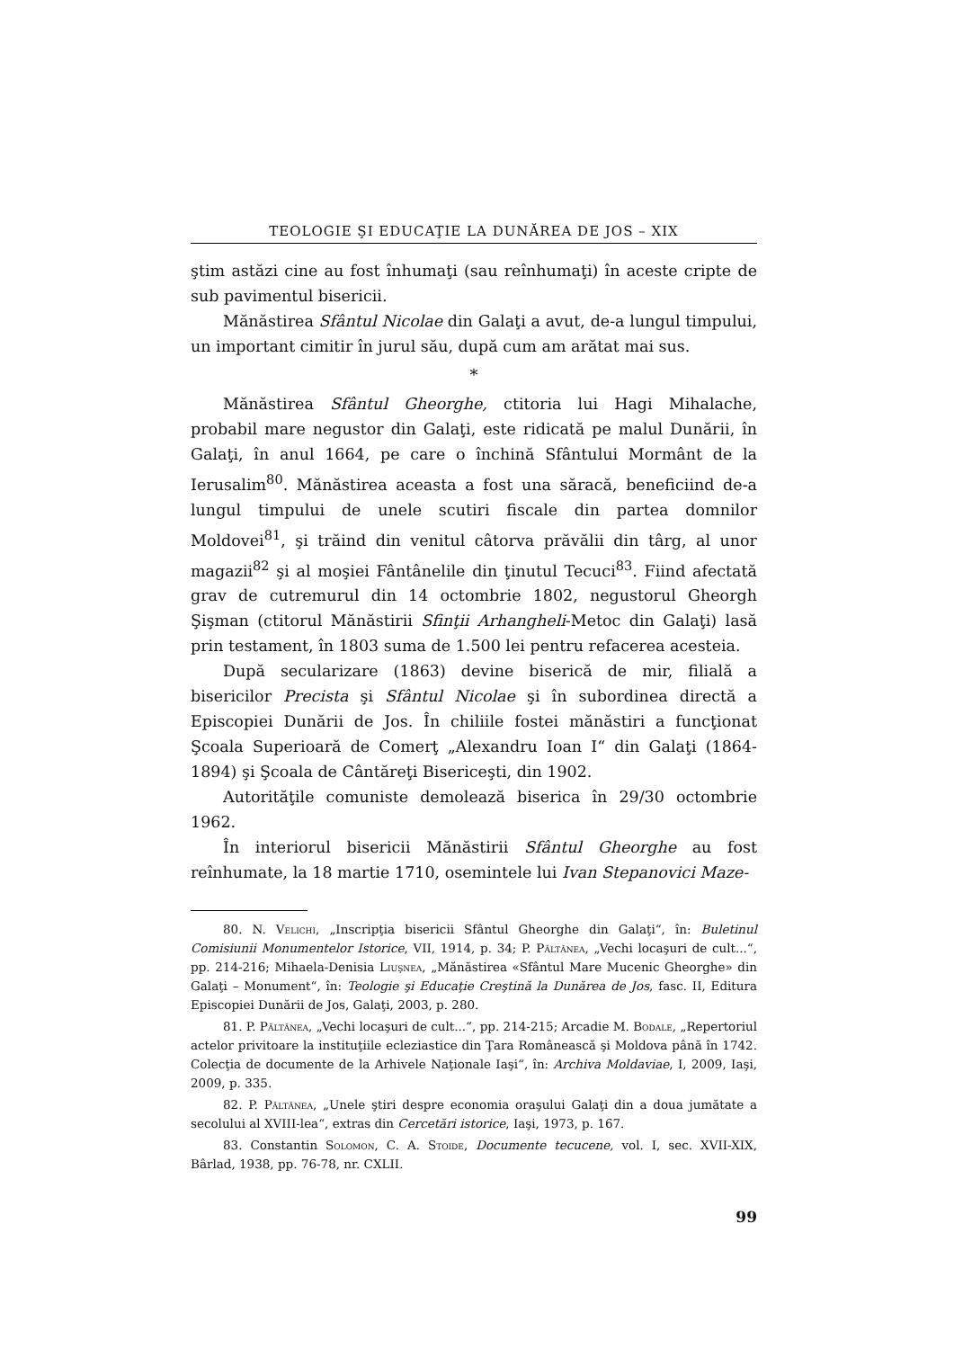TEOLOGIE ŞI EDUCAŢIE LA DUNĂREA DE JOS – XIX
ştim astăzi cine au fost înhumaţi (sau reînhumaţi) în aceste cripte de sub pavimentul bisericii.
Mănăstirea Sfântul Nicolae din Galaţi a avut, de-a lungul timpului, un important cimitir în jurul său, după cum am arătat mai sus.
*
Mănăstirea Sfântul Gheorghe, ctitoria lui Hagi Mihalache, probabil mare negustor din Galaţi, este ridicată pe malul Dunării, în Galaţi, în anul 1664, pe care o închină Sfântului Mormânt de la Ierusalim<sup>80</sup>. Mănăstirea aceasta a fost una săracă, beneficiind de-a lungul timpului de unele scutiri fiscale din partea domnilor Moldovei<sup>81</sup>, şi trăind din venitul câtorva prăvălii din târg, al unor magazii<sup>82</sup> şi al moşiei Fântânelile din ţinutul Tecuci<sup>83</sup>. Fiind afectată grav de cutremurul din 14 octombrie 1802, negustorul Gheorgh Şişman (ctitorul Mănăstirii Sfinţii Arhangheli-Metoc din Galaţi) lasă prin testament, în 1803 suma de 1.500 lei pentru refacerea acesteia.
După secularizare (1863) devine biserică de mir, filială a bisericilor Precista şi Sfântul Nicolae şi în subordinea directă a Episcopiei Dunării de Jos. În chiliile fostei mănăstiri a funcţionat Şcoala Superioară de Comerţ „Alexandru Ioan I“ din Galaţi (1864-1894) şi Şcoala de Cântăreţi Bisericeşti, din 1902.
Autorităţile comuniste demolează biserica în 29/30 octombrie 1962.
În interiorul bisericii Mănăstirii Sfântul Gheorghe au fost reînhumate, la 18 martie 1710, osemintele lui Ivan Stepanovici Maze-
80. N. Velichi, „Inscripţia bisericii Sfântul Gheorghe din Galaţi“, în: Buletinul Comisiunii Monumentelor Istorice, VII, 1914, p. 34; P. Păltănea, „Vechi locaşuri de cult...“, pp. 214-216; Mihaela-Denisia Liuşnea, „Mănăstirea «Sfântul Mare Mucenic Gheorghe» din Galaţi – Monument“, în: Teologie şi Educaţie Creştină la Dunărea de Jos, fasc. II, Editura Episcopiei Dunării de Jos, Galaţi, 2003, p. 280.
81. P. Păltănea, „Vechi locaşuri de cult...“, pp. 214-215; Arcadie M. Bodale, „Repertoriul actelor privitoare la instituţiile ecleziastice din Ţara Românească şi Moldova până în 1742. Colecţia de documente de la Arhivele Naţionale Iaşi“, în: Archiva Moldaviae, I, 2009, Iaşi, 2009, p. 335.
82. P. Păltănea, „Unele ştiri despre economia oraşului Galaţi din a doua jumătate a secolului al XVIII-lea“, extras din Cercetări istorice, Iaşi, 1973, p. 167.
83. Constantin Solomon, C. A. Stoide, Documente tecucene, vol. I, sec. XVII-XIX, Bârlad, 1938, pp. 76-78, nr. CXLII.
99